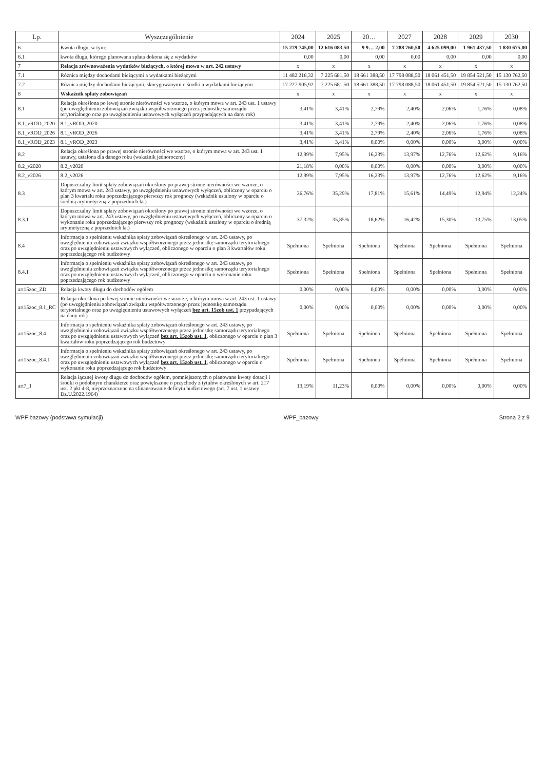| Lp. | Wyszczególnienie | 2024 | 2025 | 20… | 2027 | 2028 | 2029 | 2030 |
| --- | --- | --- | --- | --- | --- | --- | --- | --- |
| 6 | Kwota długu, w tym: | 15 279 745,00 | 12 616 083,50 | 9 9… 2,00 | 7 288 760,50 | 4 625 099,00 | 1 961 437,50 | 1 830 675,00 |
| 6.1 | kwota długu, którego planowana spłata dokona się z wydatków | 0,00 | 0,00 | 0,00 | 0,00 | 0,00 | 0,00 | 0,00 |
| 7 | Relacja zrównoważenia wydatków bieżących, o której mowa w art. 242 ustawy | x | x | x | x | x | x | x |
| 7.1 | Różnica między dochodami bieżącymi a wydatkami bieżącymi | 11 482 216,32 | 7 225 681,50 | 18 661 388,50 | 17 798 088,50 | 18 061 451,50 | 19 854 521,50 | 15 130 762,50 |
| 7.2 | Różnica między dochodami bieżącymi, skorygowanymi o środki a wydatkami bieżącymi | 17 227 905,92 | 7 225 681,50 | 18 661 388,50 | 17 798 088,50 | 18 061 451,50 | 19 854 521,50 | 15 130 762,50 |
| 8 | Wskaźnik spłaty zobowiązań | x | x | x | x | x | x | x |
| 8.1 | Relacja określona po lewej stronie nierówności we wzorze, o którym mowa w art. 243 ust. 1 ustawy (po uwzględnieniu zobowiązań związku współtworzonego przez jednostkę samorządu terytorialnego oraz po uwzględnieniu ustawowych wyłączeń przypadających na dany rok) | 3,41% | 3,41% | 2,79% | 2,40% | 2,06% | 1,76% | 0,08% |
| 8.1_vROD_2020 | 8.1_vROD_2020 | 3,41% | 3,41% | 2,79% | 2,40% | 2,06% | 1,76% | 0,08% |
| 8.1_vROD_2026 | 8.1_vROD_2026 | 3,41% | 3,41% | 2,79% | 2,40% | 2,06% | 1,76% | 0,08% |
| 8.1_vROD_2023 | 8.1_vROD_2023 | 3,41% | 3,41% | 0,00% | 0,00% | 0,00% | 0,00% | 0,00% |
| 8.2 | Relacja określona po prawej stronie nierówności we wzorze, o którym mowa w art. 243 ust. 1 ustawy, ustalona dla danego roku (wskaźnik jednoroczny) | 12,99% | 7,95% | 16,23% | 13,97% | 12,76% | 12,62% | 9,16% |
| 8.2_v2020 | 8.2_v2020 | 21,18% | 0,00% | 0,00% | 0,00% | 0,00% | 0,00% | 0,00% |
| 8.2_v2026 | 8.2_v2026 | 12,99% | 7,95% | 16,23% | 13,97% | 12,76% | 12,62% | 9,16% |
| 8.3 | Dopuszczalny limit spłaty zobowiązań określony po prawej stronie nierówności we wzorze, o którym mowa w art. 243 ustawy, po uwzględnieniu ustawowych wyłączeń, obliczony w oparciu o plan 3 kwartału roku poprzedzającego pierwszy rok prognozy (wskaźnik ustalony w oparciu o średnią arytmetyczną z poprzednich lat) | 36,76% | 35,29% | 17,81% | 15,61% | 14,49% | 12,94% | 12,24% |
| 8.3.1 | Dopuszczalny limit spłaty zobowiązań określony po prawej stronie nierówności we wzorze, o którym mowa w art. 243 ustawy, po uwzględnieniu ustawowych wyłączeń, obliczony w oparciu o wykonanie roku poprzedzającego pierwszy rok prognozy (wskaźnik ustalony w oparciu o średnią arytmetyczną z poprzednich lat) | 37,32% | 35,85% | 18,62% | 16,42% | 15,30% | 13,75% | 13,05% |
| 8.4 | Informacja o spełnieniu wskaźnika spłaty zobowiązań określonego w art. 243 ustawy, po uwzględnieniu zobowiązań związku współtworzonego przez jednostkę samorządu terytorialnego oraz po uwzględnieniu ustawowych wyłączeń, obliczonego w oparciu o plan 3 kwartałów roku poprzedzającego rok budżetowy | Spełniona | Spełniona | Spełniona | Spełniona | Spełniona | Spełniona | Spełniona |
| 8.4.1 | Informacja o spełnieniu wskaźnika spłaty zobowiązań określonego w art. 243 ustawy, po uwzględnieniu zobowiązań związku współtworzonego przez jednostkę samorządu terytorialnego oraz po uwzględnieniu ustawowych wyłączeń, obliczonego w oparciu o wykonanie roku poprzedzającego rok budżetowy | Spełniona | Spełniona | Spełniona | Spełniona | Spełniona | Spełniona | Spełniona |
| art15zoc_ZD | Relacja kwoty długu do dochodów ogółem | 0,00% | 0,00% | 0,00% | 0,00% | 0,00% | 0,00% | 0,00% |
| art15zoc_8.1_RC | Relacja określona po lewej stronie nierówności we wzorze, o którym mowa w art. 243 ust. 1 ustawy (po uwzględnieniu zobowiązań związku współtworzonego przez jednostkę samorządu terytorialnego oraz po uwzględnieniu ustawowych wyłączeń bez art. 15zob ust. 1 przypadających na dany rok) | 0,00% | 0,00% | 0,00% | 0,00% | 0,00% | 0,00% | 0,00% |
| art15zoc_8.4 | Informacja o spełnieniu wskaźnika spłaty zobowiązań określonego w art. 243 ustawy, po uwzględnieniu zobowiązań związku współtworzonego przez jednostkę samorządu terytorialnego oraz po uwzględnieniu ustawowych wyłączeń bez art. 15zob ust. 1 , obliczonego w oparciu o plan 3 kwartałów roku poprzedzającego rok budżetowy | Spełniona | Spełniona | Spełniona | Spełniona | Spełniona | Spełniona | Spełniona |
| art15zoc_8.4.1 | Informacja o spełnieniu wskaźnika spłaty zobowiązań określonego w art. 243 ustawy, po uwzględnieniu zobowiązań związku współtworzonego przez jednostkę samorządu terytorialnego oraz po uwzględnieniu ustawowych wyłączeń bez art. 15zob ust. 1 , obliczonego w oparciu o wykonanie roku poprzedzającego rok budżetowy | Spełniona | Spełniona | Spełniona | Spełniona | Spełniona | Spełniona | Spełniona |
| art7_1 | Relacja łącznej kwoty długu do dochodów ogółem, pomniejszonych o planowane kwoty dotacji i środki o podobnym charakterze oraz powiększone o przychody z tytułów określonych w art. 217 ust. 2 pkt 4-8, nieprzeznaczone na sfinansowanie deficytu budżetowego (art. 7 ust. 1 ustawy Dz.U.2022.1964) | 13,19% | 11,23% | 0,00% | 0,00% | 0,00% | 0,00% | 0,00% |
WPF bazowy (podstawa symulacji) WPF_bazowy Strona 2 z 9